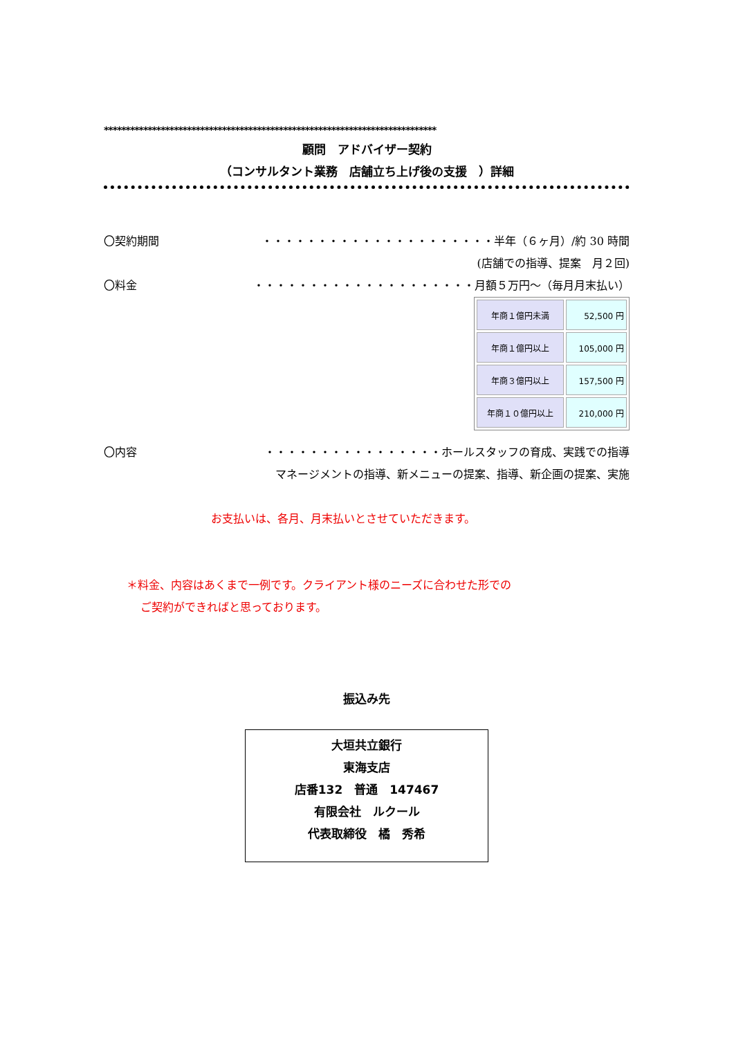****************************************************************************
顧問　アドバイザー契約
（コンサルタント業務　店舗立ち上げ後の支援　）詳細
〇契約期間 ・・・・・・・・・・・・・・・・・・・・・半年（６ヶ月）/約 30 時間
(店舗での指導、提案　月２回)
〇料金 ・・・・・・・・・・・・・・・・・・・・月額５万円～（毎月月末払い）
| 年商１億円未満 | 52,500 円 |
| 年商１億円以上 | 105,000 円 |
| 年商３億円以上 | 157,500 円 |
| 年商１０億円以上 | 210,000 円 |
〇内容 ・・・・・・・・・・・・・・・・ホールスタッフの育成、実践での指導
マネージメントの指導、新メニューの提案、指導、新企画の提案、実施
お支払いは、各月、月末払いとさせていただきます。
＊料金、内容はあくまで一例です。クライアント様のニーズに合わせた形での
ご契約ができればと思っております。
振込み先
大垣共立銀行
東海支店
店番132　普通　147467
有限会社　ルクール
代表取締役　橘　秀希